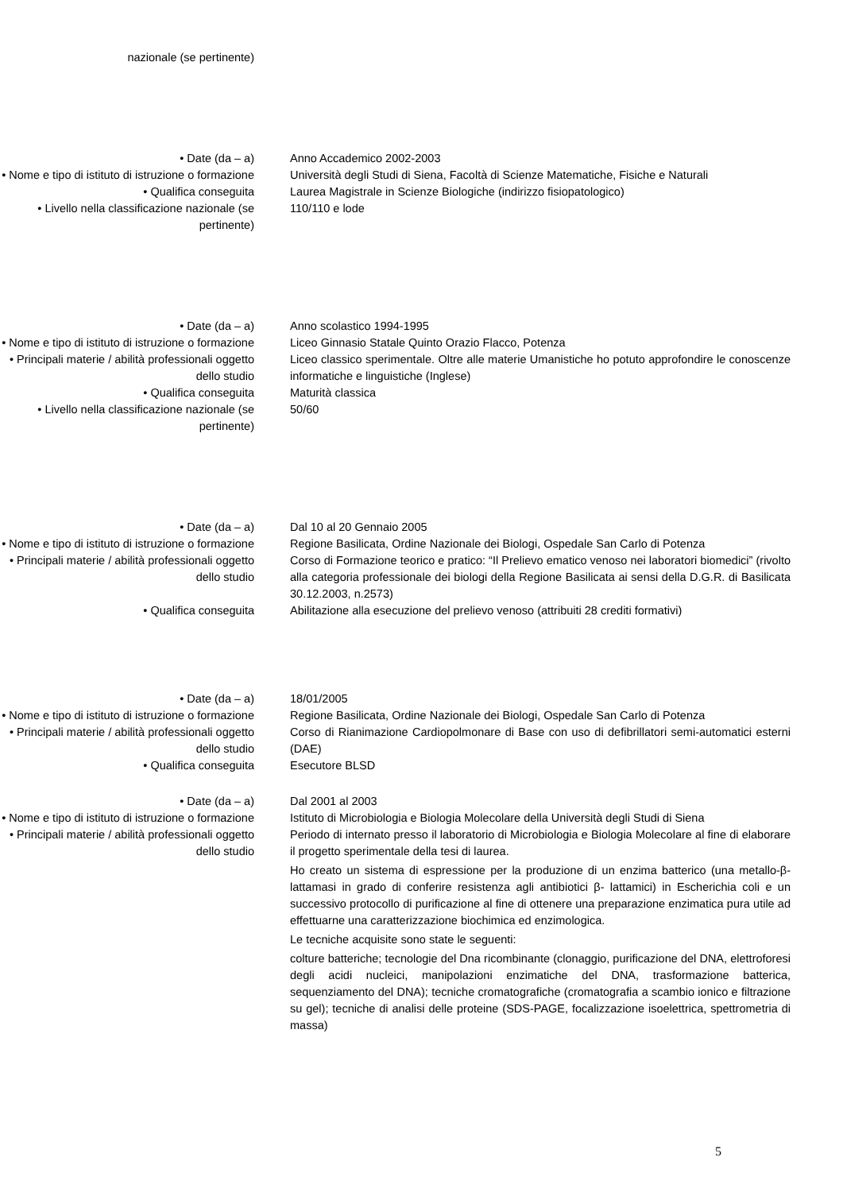nazionale (se pertinente)
• Date (da – a) Anno Accademico 2002-2003
• Nome e tipo di istituto di istruzione o formazione
Università degli Studi di Siena, Facoltà di Scienze Matematiche, Fisiche e Naturali
• Qualifica conseguita Laurea Magistrale in Scienze Biologiche (indirizzo fisiopatologico)
• Livello nella classificazione nazionale (se pertinente)
110/110 e lode
• Date (da – a) Anno scolastico 1994-1995
• Nome e tipo di istituto di istruzione o formazione
Liceo Ginnasio Statale Quinto Orazio Flacco, Potenza
• Principali materie / abilità professionali oggetto dello studio
Liceo classico sperimentale. Oltre alle materie Umanistiche ho potuto approfondire le conoscenze informatiche e linguistiche (Inglese)
• Qualifica conseguita Maturità classica
• Livello nella classificazione nazionale (se pertinente)
50/60
• Date (da – a) Dal 10 al 20 Gennaio 2005
• Nome e tipo di istituto di istruzione o formazione
Regione Basilicata, Ordine Nazionale dei Biologi, Ospedale San Carlo di Potenza
• Principali materie / abilità professionali oggetto dello studio
Corso di Formazione teorico e pratico: “Il Prelievo ematico venoso nei laboratori biomedici” (rivolto alla categoria professionale dei biologi della Regione Basilicata ai sensi della D.G.R. di Basilicata 30.12.2003, n.2573)
• Qualifica conseguita Abilitazione alla esecuzione del prelievo venoso (attribuiti 28 crediti formativi)
• Date (da – a) 18/01/2005
• Nome e tipo di istituto di istruzione o formazione
Regione Basilicata, Ordine Nazionale dei Biologi, Ospedale San Carlo di Potenza
• Principali materie / abilità professionali oggetto dello studio
Corso di Rianimazione Cardiopolmonare di Base con uso di defibrillatori semi-automatici esterni (DAE)
• Qualifica conseguita Esecutore BLSD
• Date (da – a) Dal 2001 al 2003
• Nome e tipo di istituto di istruzione o formazione
Istituto di Microbiologia e Biologia Molecolare della Università degli Studi di Siena
• Principali materie / abilità professionali oggetto dello studio
Periodo di internato presso il laboratorio di Microbiologia e Biologia Molecolare al fine di elaborare il progetto sperimentale della tesi di laurea.
Ho creato un sistema di espressione per la produzione di un enzima batterico (una metallo-β-lattamasi in grado di conferire resistenza agli antibiotici β- lattamici) in Escherichia coli e un successivo protocollo di purificazione al fine di ottenere una preparazione enzimatica pura utile ad effettuarne una caratterizzazione biochimica ed enzimologica.
Le tecniche acquisite sono state le seguenti:
colture batteriche; tecnologie del Dna ricombinante (clonaggio, purificazione del DNA, elettroforesi degli acidi nucleici, manipolazioni enzimatiche del DNA, trasformazione batterica, sequenziamento del DNA); tecniche cromatografiche (cromatografia a scambio ionico e filtrazione su gel); tecniche di analisi delle proteine (SDS-PAGE, focalizzazione isoelettrica, spettrometria di massa)
5